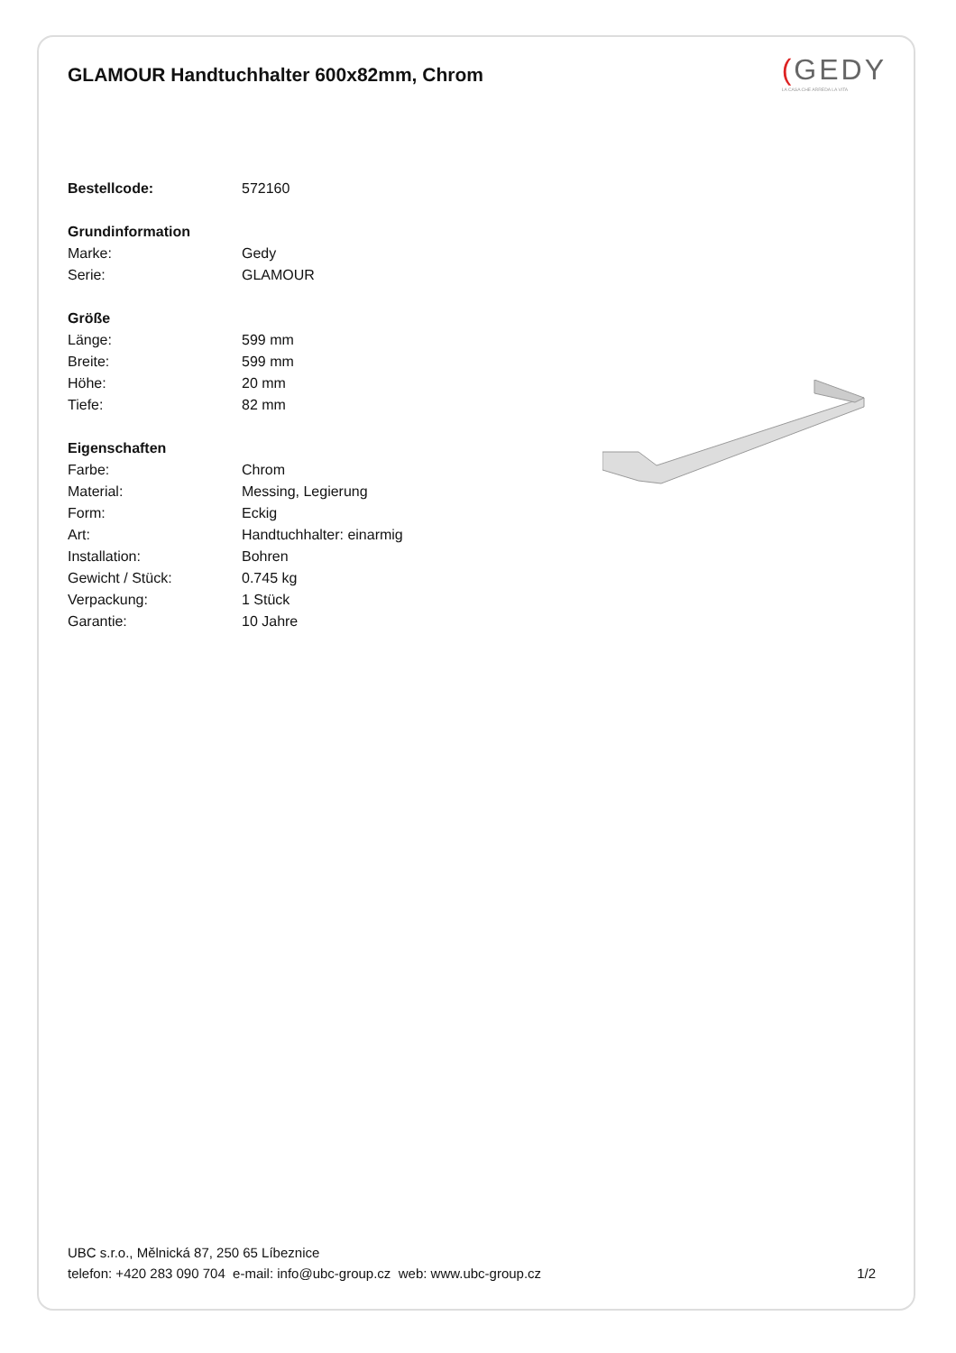GLAMOUR Handtuchhalter 600x82mm, Chrom
(GEDY
LA CASA CHE ARREDA LA VITA
| Bestellcode: | 572160 |
| Grundinformation | |
| Marke: | Gedy |
| Serie: | GLAMOUR |
| Größe | |
| Länge: | 599 mm |
| Breite: | 599 mm |
| Höhe: | 20 mm |
| Tiefe: | 82 mm |
| Eigenschaften | |
| Farbe: | Chrom |
| Material: | Messing, Legierung |
| Form: | Eckig |
| Art: | Handtuchhalter: einarmig |
| Installation: | Bohren |
| Gewicht / Stück: | 0.745 kg |
| Verpackung: | 1 Stück |
| Garantie: | 10 Jahre |
UBC s.r.o., Mělnická 87, 250 65 Líbeznice
telefon: +420 283 090 704 e-mail: info@ubc-group.cz web: www.ubc-group.cz
1/2